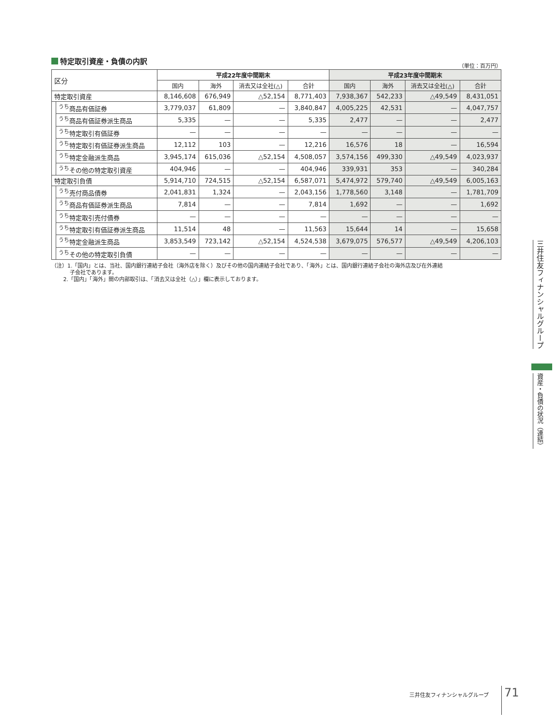特定取引資産・負債の内訳
（単位：百万円）
| 区分 | | 平成22年度中間期末 | | | | 平成23年度中間期末 | | | |
| --- | --- | --- | --- | --- | --- | --- | --- | --- | --- |
| | | 国内 | 海外 | 消去又は全社(△) | 合計 | 国内 | 海外 | 消去又は全社(△) | 合計 |
| 特定取引資産 | | 8,146,608 | 676,949 | △52,154 | 8,771,403 | 7,938,367 | 542,233 | △49,549 | 8,431,051 |
| | <sup>うち</sup>商品有価証券 | 3,779,037 | 61,809 | — | 3,840,847 | 4,005,225 | 42,531 | — | 4,047,757 |
| | <sup>うち</sup>商品有価証券派生商品 | 5,335 | — | — | 5,335 | 2,477 | — | — | 2,477 |
| | <sup>うち</sup>特定取引有価証券 | — | — | — | — | — | — | — | — |
| | <sup>うち</sup>特定取引有価証券派生商品 | 12,112 | 103 | — | 12,216 | 16,576 | 18 | — | 16,594 |
| | <sup>うち</sup>特定金融派生商品 | 3,945,174 | 615,036 | △52,154 | 4,508,057 | 3,574,156 | 499,330 | △49,549 | 4,023,937 |
| | <sup>うち</sup>その他の特定取引資産 | 404,946 | — | — | 404,946 | 339,931 | 353 | — | 340,284 |
| 特定取引負債 | | 5,914,710 | 724,515 | △52,154 | 6,587,071 | 5,474,972 | 579,740 | △49,549 | 6,005,163 |
| | <sup>うち</sup>売付商品債券 | 2,041,831 | 1,324 | — | 2,043,156 | 1,778,560 | 3,148 | — | 1,781,709 |
| | <sup>うち</sup>商品有価証券派生商品 | 7,814 | — | — | 7,814 | 1,692 | — | — | 1,692 |
| | <sup>うち</sup>特定取引売付債券 | — | — | — | — | — | — | — | — |
| | <sup>うち</sup>特定取引有価証券派生商品 | 11,514 | 48 | — | 11,563 | 15,644 | 14 | — | 15,658 |
| | <sup>うち</sup>特定金融派生商品 | 3,853,549 | 723,142 | △52,154 | 4,524,538 | 3,679,075 | 576,577 | △49,549 | 4,206,103 |
| | <sup>うち</sup>その他の特定取引負債 | — | — | — | — | — | — | — | — |
（注）1.「国内」とは、当社、国内銀行連結子会社（海外店を除く）及びその他の国内連結子会社であり、「海外」とは、国内銀行連結子会社の海外店及び在外連結
子会社であります。
2.「国内」「海外」間の内部取引は、「消去又は全社（△）」欄に表示しております。
三井住友フィナンシャルグループ
資産・負債の状況（連結）
三井住友フィナンシャルグループ 71